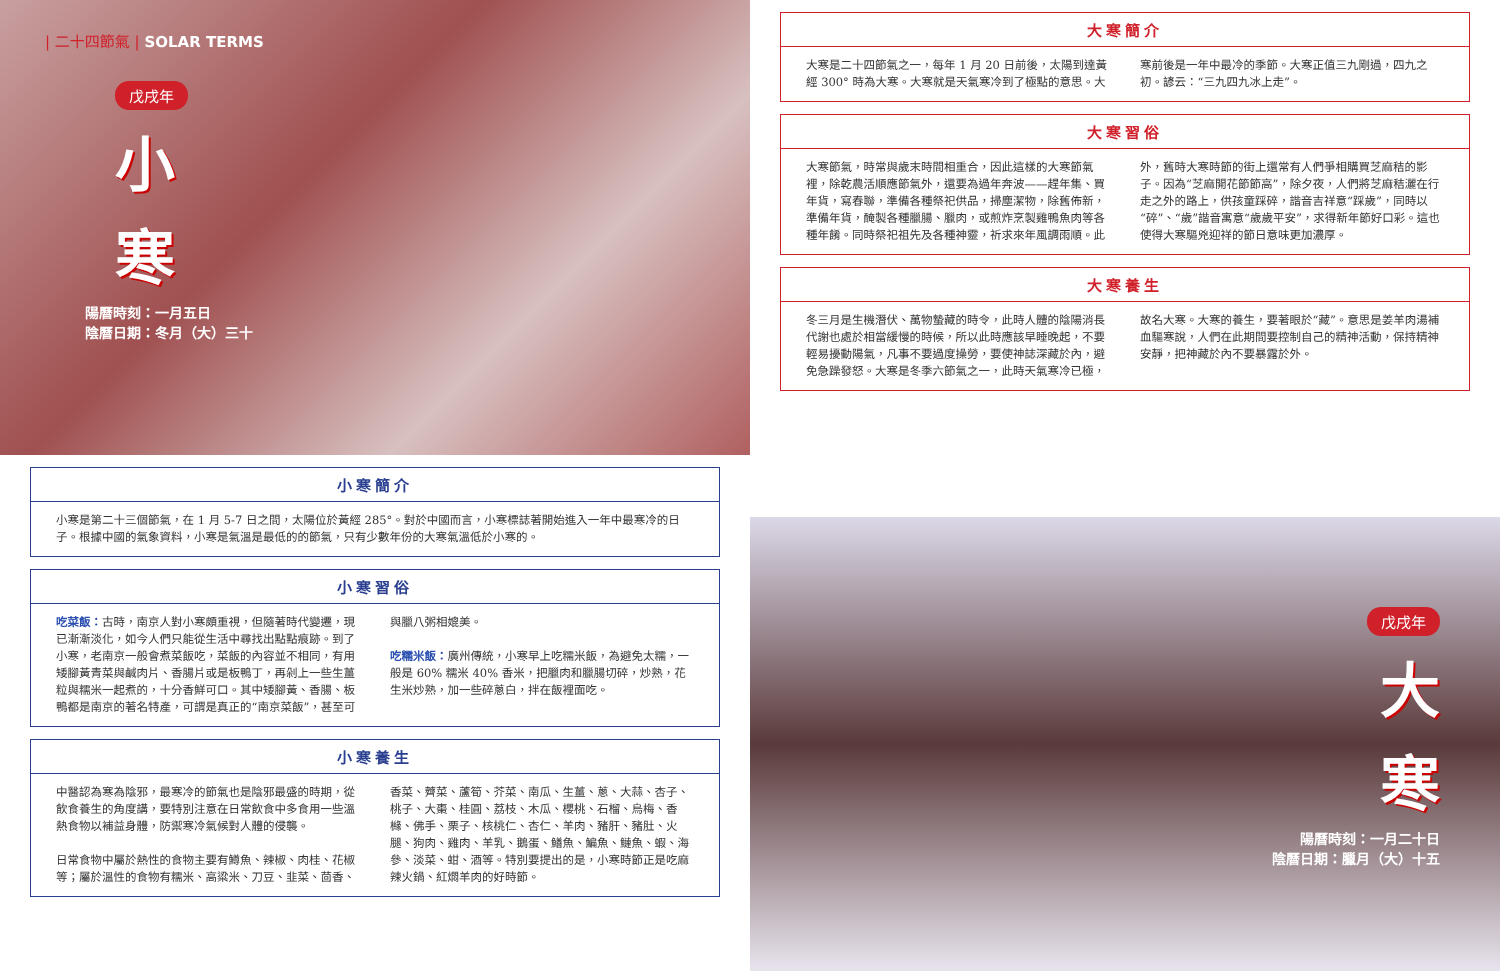| 二十四節氣 | SOLAR TERMS
戊戌年
小
寒
陽曆時刻：一月五日
陰曆日期：冬月（大）三十
大寒簡介
大寒是二十四節氣之一，每年 1 月 20 日前後，太陽到達黃經 300° 時為大寒。大寒就是天氣寒冷到了極點的意思。大寒前後是一年中最冷的季節。大寒正值三九剛過，四九之初。諺云：“三九四九冰上走”。
大寒習俗
大寒節氣，時常與歲末時間相重合，因此這樣的大寒節氣裡，除乾農活順應節氣外，還要為過年奔波——趕年集、買年貨，寫春聯，準備各種祭祀供品，掃塵潔物，除舊佈新，準備年貨，醃製各種臘腸、臘肉，或煎炸烹製雞鴨魚肉等各種年餚。同時祭祀祖先及各種神靈，祈求來年風調雨順。此外，舊時大寒時節的街上還常有人們爭相購買芝麻秸的影子。因為“芝麻開花節節高”，除夕夜，人們將芝麻秸灑在行走之外的路上，供孩童踩碎，諧音吉祥意“踩歲”，同時以“碎”、“歲”諧音寓意“歲歲平安”，求得新年節好口彩。這也使得大寒驅兇迎祥的節日意味更加濃厚。
大寒養生
冬三月是生機潛伏、萬物蟄藏的時令，此時人體的陰陽消長代謝也處於相當緩慢的時候，所以此時應該早睡晚起，不要輕易擾動陽氣，凡事不要過度操勞，要使神誌深藏於內，避免急躁發怒。大寒是冬季六節氣之一，此時天氣寒冷已極，故名大寒。大寒的養生，要著眼於“藏”。意思是姜羊肉湯補血驅寒說，人們在此期間要控制自己的精神活動，保持精神安靜，把神藏於內不要暴露於外。
小寒簡介
小寒是第二十三個節氣，在 1 月 5-7 日之間，太陽位於黃經 285°。對於中國而言，小寒標誌著開始進入一年中最寒冷的日子。根據中國的氣象資料，小寒是氣溫是最低的的節氣，只有少數年份的大寒氣溫低於小寒的。
小寒習俗
吃菜飯：古時，南京人對小寒頗重視，但隨著時代變遷，現已漸漸淡化，如今人們只能從生活中尋找出點點痕跡。到了小寒，老南京一般會煮菜飯吃，菜飯的內容並不相同，有用矮腳黃青菜與鹹肉片、香腸片或是板鴨丁，再剁上一些生薑粒與糯米一起煮的，十分香鮮可口。其中矮腳黃、香腸、板鴨都是南京的著名特產，可謂是真正的“南京菜飯”，甚至可與臘八粥相媲美。
吃糯米飯：廣州傳統，小寒早上吃糯米飯，為避免太糯，一般是 60% 糯米 40% 香米，把臘肉和臘腸切碎，炒熟，花生米炒熟，加一些碎蔥白，拌在飯裡面吃。
小寒養生
中醫認為寒為陰邪，最寒冷的節氣也是陰邪最盛的時期，從飲食養生的角度講，要特別注意在日常飲食中多食用一些溫熱食物以補益身體，防禦寒冷氣候對人體的侵襲。
日常食物中屬於熱性的食物主要有鱒魚、辣椒、肉桂、花椒等；屬於溫性的食物有糯米、高粱米、刀豆、韭菜、茴香、香菜、薺菜、蘆筍、芥菜、南瓜、生薑、蔥、大蒜、杏子、桃子、大棗、桂圓、荔枝、木瓜、櫻桃、石榴、烏梅、香櫞、佛手、栗子、核桃仁、杏仁、羊肉、豬肝、豬肚、火腿、狗肉、雞肉、羊乳、鵝蛋、鱔魚、鯿魚、鰱魚、蝦、海參、淡菜、蚶、酒等。特別要提出的是，小寒時節正是吃麻辣火鍋、紅燜羊肉的好時節。
戊戌年
大
寒
陽曆時刻：一月二十日
陰曆日期：臘月（大）十五